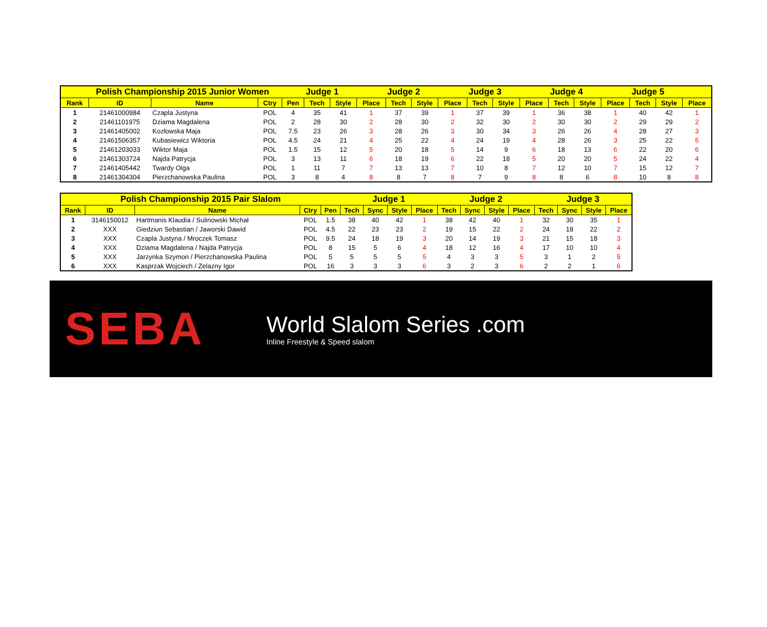| Polish Championship 2015 Junior Women | | | | | Judge 1 | | | Judge 2 | | | Judge 3 | | | Judge 4 | | | Judge 5 | | |
| --- | --- | --- | --- | --- | --- | --- | --- | --- | --- | --- | --- | --- | --- | --- | --- | --- | --- | --- | --- |
| Rank | ID | Name | Ctry | Pen | Tech | Style | Place | Tech | Style | Place | Tech | Style | Place | Tech | Style | Place | Tech | Style | Place |
| 1 | 21461000984 | Czapla Justyna | POL | 4 | 35 | 41 | 1 | 37 | 39 | 1 | 37 | 39 | 1 | 36 | 38 | 1 | 40 | 42 | 1 |
| 2 | 21461101975 | Dziama Magdalena | POL | 2 | 28 | 30 | 2 | 28 | 30 | 2 | 32 | 30 | 2 | 30 | 30 | 2 | 29 | 29 | 2 |
| 3 | 21461405002 | Kozłowska Maja | POL | 7.5 | 23 | 26 | 3 | 28 | 26 | 3 | 30 | 34 | 3 | 26 | 26 | 4 | 28 | 27 | 3 |
| 4 | 21461506357 | Kubasiewicz Wiktoria | POL | 4.5 | 24 | 21 | 4 | 25 | 22 | 4 | 24 | 19 | 4 | 28 | 26 | 3 | 25 | 22 | 5 |
| 5 | 21461203033 | Wiktor Maja | POL | 1.5 | 15 | 12 | 5 | 20 | 18 | 5 | 14 | 9 | 6 | 18 | 13 | 6 | 22 | 20 | 6 |
| 6 | 21461303724 | Najda Patrycja | POL | 3 | 13 | 11 | 6 | 18 | 19 | 6 | 22 | 18 | 5 | 20 | 20 | 5 | 24 | 22 | 4 |
| 7 | 21461405442 | Twardy Olga | POL | 1 | 11 | 7 | 7 | 13 | 13 | 7 | 10 | 8 | 7 | 12 | 10 | 7 | 15 | 12 | 7 |
| 8 | 21461304304 | Pierzchanowska Paulina | POL | 3 | 8 | 4 | 8 | 8 | 7 | 8 | 7 | 9 | 8 | 8 | 6 | 8 | 10 | 8 | 8 |
| Polish Championship 2015 Pair Slalom | | | | | Judge 1 | | | | Judge 2 | | | | Judge 3 | | | |
| --- | --- | --- | --- | --- | --- | --- | --- | --- | --- | --- | --- | --- | --- | --- | --- | --- |
| Rank | ID | Name | Ctry | Pen | Tech | Sync | Style | Place | Tech | Sync | Style | Place | Tech | Sync | Style | Place |
| 1 | 3146150012 | Hartmanis Klaudia / Sulinowski Michał | POL | 1.5 | 38 | 40 | 42 | 1 | 38 | 42 | 40 | 1 | 32 | 30 | 35 | 1 |
| 2 | XXX | Giedziun Sebastian / Jaworski Dawid | POL | 4.5 | 22 | 23 | 23 | 2 | 19 | 15 | 22 | 2 | 24 | 18 | 22 | 2 |
| 3 | XXX | Czapla Justyna / Mroczek Tomasz | POL | 9.5 | 24 | 18 | 19 | 3 | 20 | 14 | 19 | 3 | 21 | 15 | 18 | 3 |
| 4 | XXX | Dziama Magdalena / Najda Patrycja | POL | 8 | 15 | 5 | 6 | 4 | 18 | 12 | 16 | 4 | 17 | 10 | 10 | 4 |
| 5 | XXX | Jarzynka Szymon / Pierzchanowska Paulina | POL | 5 | 5 | 5 | 5 | 5 | 4 | 3 | 3 | 5 | 3 | 1 | 2 | 5 |
| 6 | XXX | Kasprzak Wojciech / Zelazny Igor | POL | 16 | 3 | 3 | 3 | 6 | 3 | 2 | 3 | 6 | 2 | 2 | 1 | 6 |
SEBA
World Slalom Series .com
Inline Freestyle & Speed slalom